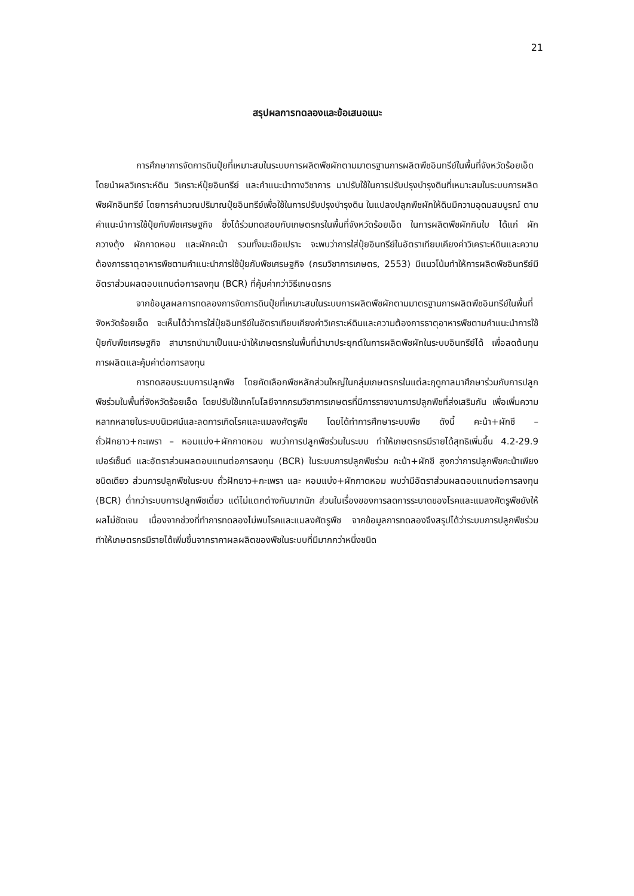21
สรุปผลการทดลองและข้อเสนอแนะ
การศึกษาการจัดการดินปุ๋ยที่เหมาะสมในระบบการผลิตพืชผักตามมาตรฐานการผลิตพืชอินทรีย์ในพื้นที่จังหวัดร้อยเอ็ด โดยนำผลวิเคราะห์ดิน วิเคราะห์ปุ๋ยอินทรีย์ และคำแนะนำทางวิชาการ มาปรับใช้ในการปรับปรุงบำรุงดินที่เหมาะสมในระบบการผลิตพืชผักอินทรีย์ โดยการคำนวณปริมาณปุ๋ยอินทรีย์เพื่อใช้ในการปรับปรุงบำรุงดิน ในแปลงปลูกพืชผักให้ดินมีความอุดมสมบูรณ์ ตามคำแนะนำการใช้ปุ๋ยกับพืชเศรษฐกิจ ซึ่งได้ร่วมทดสอบกับเกษตรกรในพื้นที่จังหวัดร้อยเอ็ด ในการผลิตพืชผักกินใบ ได้แก่ ผักกวางตุ้ง ผักกาดหอม และผักคะน้า รวมทั้งมะเขือเปราะ จะพบว่าการใส่ปุ๋ยอินทรีย์ในอัตราเทียบเคียงค่าวิเคราะห์ดินและความต้องการธาตุอาหารพืชตามคำแนะนำการใช้ปุ๋ยกับพืชเศรษฐกิจ (กรมวิชาการเกษตร, 2553) มีแนวโน้มทำให้การผลิตพืชอินทรีย์มีอัตราส่วนผลตอบแทนต่อการลงทุน (BCR) ที่คุ้มค่ากว่าวิธีเกษตรกร
จากข้อมูลผลการทดลองการจัดการดินปุ๋ยที่เหมาะสมในระบบการผลิตพืชผักตามมาตรฐานการผลิตพืชอินทรีย์ในพื้นที่จังหวัดร้อยเอ็ด จะเห็นได้ว่าการใส่ปุ๋ยอินทรีย์ในอัตราเทียบเคียงค่าวิเคราะห์ดินและความต้องการธาตุอาหารพืชตามคำแนะนำการใช้ปุ๋ยกับพืชเศรษฐกิจ สามารถนำมาเป็นแนะนำให้เกษตรกรในพื้นที่นำมาประยุกต์ในการผลิตพืชผักในระบบอินทรีย์ได้ เพื่อลดต้นทุนการผลิตและคุ้มค่าต่อการลงทุน
การทดสอบระบบการปลูกพืช โดยคัดเลือกพืชหลักส่วนใหญ่ในกลุ่มเกษตรกรในแต่ละฤดูกาลมาศึกษาร่วมกับการปลูกพืชร่วมในพื้นที่จังหวัดร้อยเอ็ด โดยปรับใช้เทคโนโลยีจากกรมวิชาการเกษตรที่มีการรายงานการปลูกพืชที่ส่งเสริมกัน เพื่อเพิ่มความหลากหลายในระบบนิเวศน์และลดการเกิดโรคและแมลงศัตรูพืช โดยได้ทำการศึกษาระบบพืช ดังนี้ คะน้า+ผักชี – ถั่วฝักยาว+กะเพรา – หอมแบ่ง+ผักกาดหอม พบว่าการปลูกพืชร่วมในระบบ ทำให้เกษตรกรมีรายได้สุทธิเพิ่มขึ้น 4.2-29.9 เปอร์เซ็นต์ และอัตราส่วนผลตอบแทนต่อการลงทุน (BCR) ในระบบการปลูกพืชร่วม คะน้า+ผักชี สูงกว่าการปลูกพืชคะน้าเพียงชนิดเดียว ส่วนการปลูกพืชในระบบ ถั่วฝักยาว+กะเพรา และ หอมแบ่ง+ผักกาดหอม พบว่ามีอัตราส่วนผลตอบแทนต่อการลงทุน (BCR) ต่ำกว่าระบบการปลูกพืชเดี่ยว แต่ไม่แตกต่างกันมากนัก ส่วนในเรื่องของการลดการระบาดของโรคและแมลงศัตรูพืชยังให้ผลไม่ชัดเจน เนื่องจากช่วงที่ทำการทดลองไม่พบโรคและแมลงศัตรูพืช จากข้อมูลการทดลองจึงสรุปได้ว่าระบบการปลูกพืชร่วมทำให้เกษตรกรมีรายได้เพิ่มขึ้นจากราคาผลผลิตของพืชในระบบที่มีมากกว่าหนึ่งชนิด